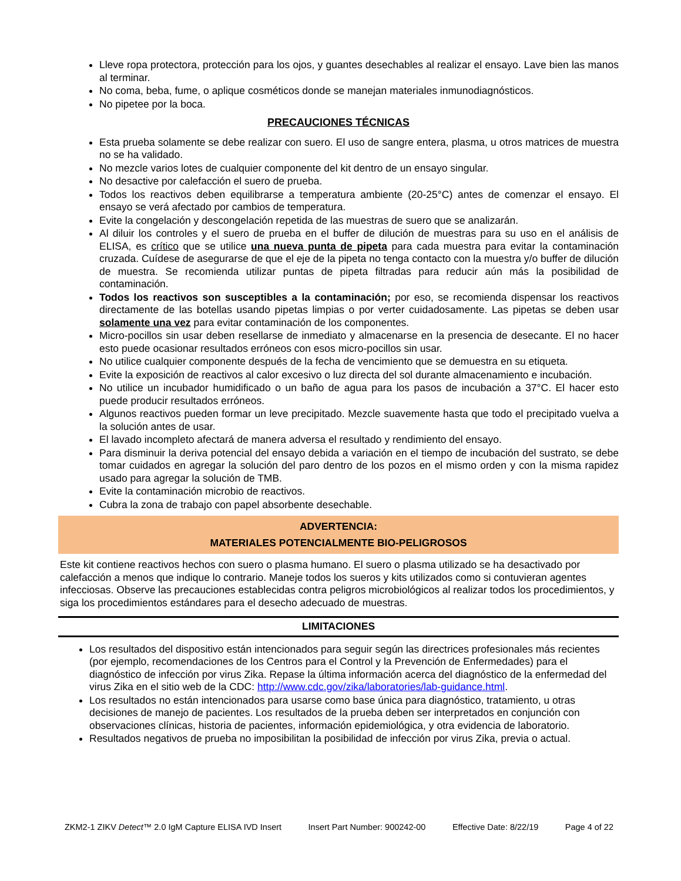Lleve ropa protectora, protección para los ojos, y guantes desechables al realizar el ensayo. Lave bien las manos al terminar.
No coma, beba, fume, o aplique cosméticos donde se manejan materiales inmunodiagnósticos.
No pipetee por la boca.
PRECAUCIONES TÉCNICAS
Esta prueba solamente se debe realizar con suero. El uso de sangre entera, plasma, u otros matrices de muestra no se ha validado.
No mezcle varios lotes de cualquier componente del kit dentro de un ensayo singular.
No desactive por calefacción el suero de prueba.
Todos los reactivos deben equilibrarse a temperatura ambiente (20-25°C) antes de comenzar el ensayo. El ensayo se verá afectado por cambios de temperatura.
Evite la congelación y descongelación repetida de las muestras de suero que se analizarán.
Al diluir los controles y el suero de prueba en el buffer de dilución de muestras para su uso en el análisis de ELISA, es crítico que se utilice una nueva punta de pipeta para cada muestra para evitar la contaminación cruzada. Cuídese de asegurarse de que el eje de la pipeta no tenga contacto con la muestra y/o buffer de dilución de muestra. Se recomienda utilizar puntas de pipeta filtradas para reducir aún más la posibilidad de contaminación.
Todos los reactivos son susceptibles a la contaminación; por eso, se recomienda dispensar los reactivos directamente de las botellas usando pipetas limpias o por verter cuidadosamente. Las pipetas se deben usar solamente una vez para evitar contaminación de los componentes.
Micro-pocillos sin usar deben resellarse de inmediato y almacenarse en la presencia de desecante. El no hacer esto puede ocasionar resultados erróneos con esos micro-pocillos sin usar.
No utilice cualquier componente después de la fecha de vencimiento que se demuestra en su etiqueta.
Evite la exposición de reactivos al calor excesivo o luz directa del sol durante almacenamiento e incubación.
No utilice un incubador humidificado o un baño de agua para los pasos de incubación a 37°C. El hacer esto puede producir resultados erróneos.
Algunos reactivos pueden formar un leve precipitado. Mezcle suavemente hasta que todo el precipitado vuelva a la solución antes de usar.
El lavado incompleto afectará de manera adversa el resultado y rendimiento del ensayo.
Para disminuir la deriva potencial del ensayo debida a variación en el tiempo de incubación del sustrato, se debe tomar cuidados en agregar la solución del paro dentro de los pozos en el mismo orden y con la misma rapidez usado para agregar la solución de TMB.
Evite la contaminación microbio de reactivos.
Cubra la zona de trabajo con papel absorbente desechable.
ADVERTENCIA:
MATERIALES POTENCIALMENTE BIO-PELIGROSOS
Este kit contiene reactivos hechos con suero o plasma humano. El suero o plasma utilizado se ha desactivado por calefacción a menos que indique lo contrario. Maneje todos los sueros y kits utilizados como si contuvieran agentes infecciosas. Observe las precauciones establecidas contra peligros microbiológicos al realizar todos los procedimientos, y siga los procedimientos estándares para el desecho adecuado de muestras.
LIMITACIONES
Los resultados del dispositivo están intencionados para seguir según las directrices profesionales más recientes (por ejemplo, recomendaciones de los Centros para el Control y la Prevención de Enfermedades) para el diagnóstico de infección por virus Zika. Repase la última información acerca del diagnóstico de la enfermedad del virus Zika en el sitio web de la CDC: http://www.cdc.gov/zika/laboratories/lab-guidance.html.
Los resultados no están intencionados para usarse como base única para diagnóstico, tratamiento, u otras decisiones de manejo de pacientes. Los resultados de la prueba deben ser interpretados en conjunción con observaciones clínicas, historia de pacientes, información epidemiológica, y otra evidencia de laboratorio.
Resultados negativos de prueba no imposibilitan la posibilidad de infección por virus Zika, previa o actual.
ZKM2-1 ZIKV Detect™ 2.0 IgM Capture ELISA IVD Insert Insert Part Number: 900242-00 Effective Date: 8/22/19 Page 4 of 22